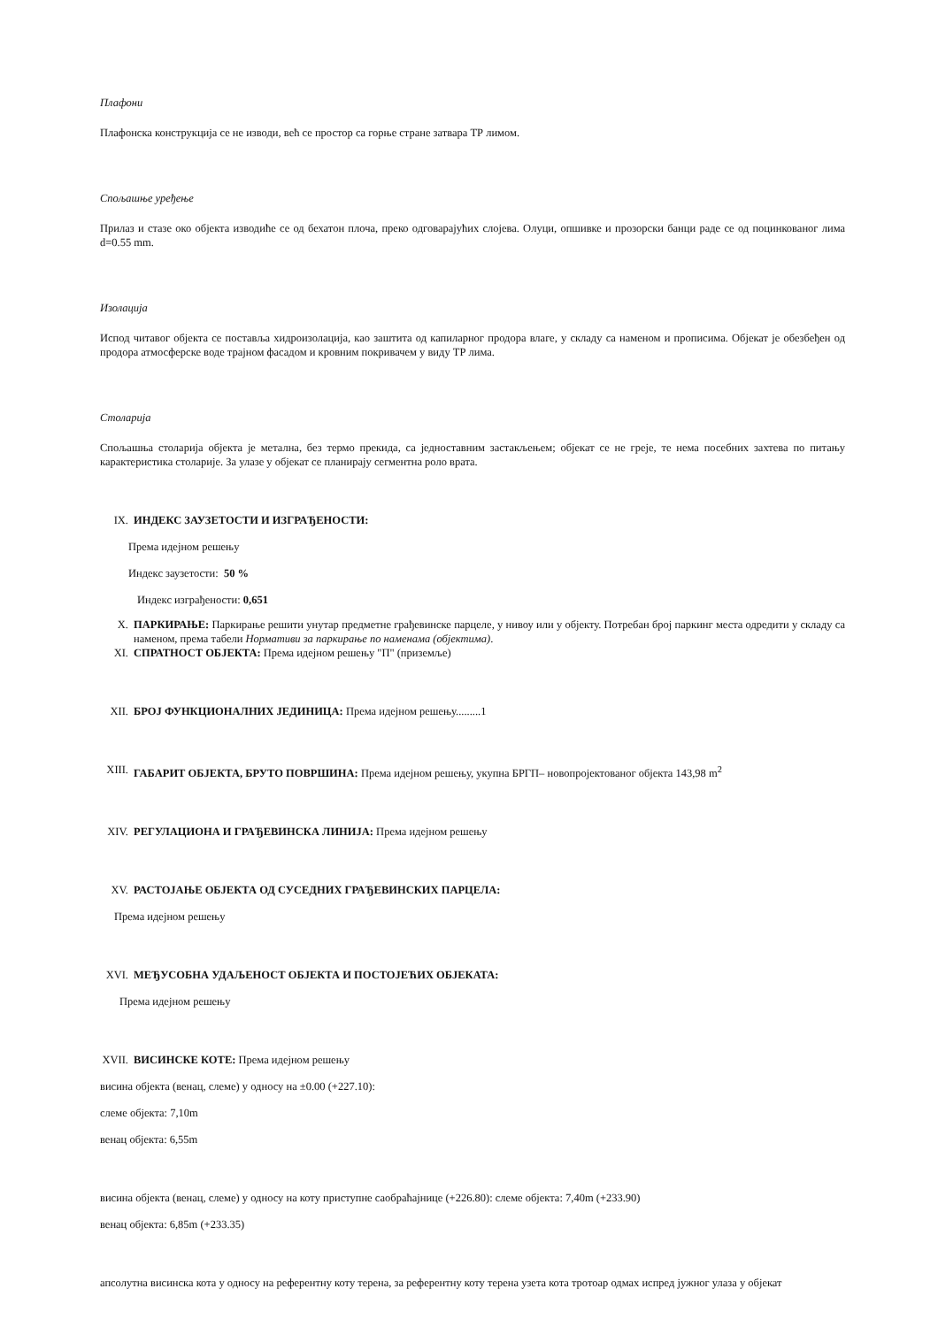Плафони
Плафонска конструкција се не изводи, већ се простор са горње стране затвара ТР лимом.
Спољашње уређење
Прилаз и стазе око објекта изводиће се од бехатон плоча, преко одговарајућих слојева. Олуци, опшивке и прозорски банци раде се од поцинкованог лима d=0.55 mm.
Изолација
Испод читавог објекта се поставља хидроизолација, као заштита од капиларног продора влаге, у складу са наменом и прописима. Објекат је обезбеђен од продора атмосферске воде трајном фасадом и кровним покривачем у виду ТР лима.
Столарија
Спољашња столарија објекта је метална, без термо прекида, са једноставним застакљењем; објекат се не греје, те нема посебних захтева по питању карактеристика столарије. За улазе у објекат се планирају сегментна роло врата.
IX. ИНДЕКС ЗАУЗЕТОСТИ И ИЗГРАЂЕНОСТИ:
Према идејном решењу
Индекс заузетости: 50 %
Индекс изграђености: 0,651
X. ПАРКИРАЊЕ: Паркирање решити унутар предметне грађевинске парцеле, у нивоу или у објекту. Потребан број паркинг места одредити у складу са наменом, према табели Нормативи за паркирање по наменама (објектима).
XI. СПРАТНОСТ ОБЈЕКТА: Према идејном решењу "П" (приземље)
XII. БРОЈ ФУНКЦИОНАЛНИХ ЈЕДИНИЦА: Према идејном решењу.........1
XIII. ГАБАРИТ ОБЈЕКТА, БРУТО ПОВРШИНА: Према идејном решењу, укупна БРГП– новопројектованог објекта 143,98 m<sup>2</sup>
XIV. РЕГУЛАЦИОНА И ГРАЂЕВИНСКА ЛИНИЈА: Према идејном решењу
XV. РАСТОЈАЊЕ ОБЈЕКТА ОД СУСЕДНИХ ГРАЂЕВИНСКИХ ПАРЦЕЛА:
Према идејном решењу
XVI. МЕЂУСОБНА УДАЉЕНОСТ ОБЈЕКТА И ПОСТОЈЕЋИХ ОБЈЕКАТА:
Према идејном решењу
XVII. ВИСИНСКЕ КОТЕ: Према идејном решењу
висина објекта (венац, слеме) у односу на ±0.00 (+227.10):
слеме објекта: 7,10m
венац објекта: 6,55m
висина објекта (венац, слеме) у односу на коту приступне саобраћајнице (+226.80): слеме објекта: 7,40m (+233.90)
венац објекта: 6,85m (+233.35)
апсолутна висинска кота у односу на референтну коту терена, за референтну коту терена узета кота тротоар одмах испред јужног улаза у објекат